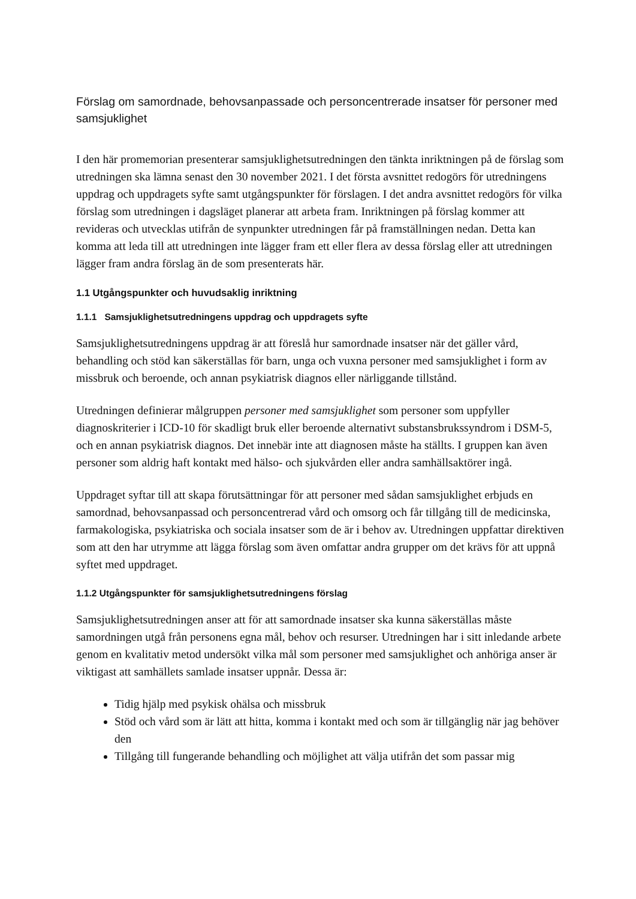Förslag om samordnade, behovsanpassade och personcentrerade insatser för personer med samsjuklighet
I den här promemorian presenterar samsjuklighetsutredningen den tänkta inriktningen på de förslag som utredningen ska lämna senast den 30 november 2021. I det första avsnittet redogörs för utredningens uppdrag och uppdragets syfte samt utgångspunkter för förslagen. I det andra avsnittet redogörs för vilka förslag som utredningen i dagsläget planerar att arbeta fram. Inriktningen på förslag kommer att revideras och utvecklas utifrån de synpunkter utredningen får på framställningen nedan. Detta kan komma att leda till att utredningen inte lägger fram ett eller flera av dessa förslag eller att utredningen lägger fram andra förslag än de som presenterats här.
1.1 Utgångspunkter och huvudsaklig inriktning
1.1.1 Samsjuklighetsutredningens uppdrag och uppdragets syfte
Samsjuklighetsutredningens uppdrag är att föreslå hur samordnade insatser när det gäller vård, behandling och stöd kan säkerställas för barn, unga och vuxna personer med samsjuklighet i form av missbruk och beroende, och annan psykiatrisk diagnos eller närliggande tillstånd.
Utredningen definierar målgruppen personer med samsjuklighet som personer som uppfyller diagnoskriterier i ICD-10 för skadligt bruk eller beroende alternativt substansbrukssyndrom i DSM-5, och en annan psykiatrisk diagnos. Det innebär inte att diagnosen måste ha ställts. I gruppen kan även personer som aldrig haft kontakt med hälso- och sjukvården eller andra samhällsaktörer ingå.
Uppdraget syftar till att skapa förutsättningar för att personer med sådan samsjuklighet erbjuds en samordnad, behovsanpassad och personcentrerad vård och omsorg och får tillgång till de medicinska, farmakologiska, psykiatriska och sociala insatser som de är i behov av. Utredningen uppfattar direktiven som att den har utrymme att lägga förslag som även omfattar andra grupper om det krävs för att uppnå syftet med uppdraget.
1.1.2 Utgångspunkter för samsjuklighetsutredningens förslag
Samsjuklighetsutredningen anser att för att samordnade insatser ska kunna säkerställas måste samordningen utgå från personens egna mål, behov och resurser. Utredningen har i sitt inledande arbete genom en kvalitativ metod undersökt vilka mål som personer med samsjuklighet och anhöriga anser är viktigast att samhällets samlade insatser uppnår. Dessa är:
Tidig hjälp med psykisk ohälsa och missbruk
Stöd och vård som är lätt att hitta, komma i kontakt med och som är tillgänglig när jag behöver den
Tillgång till fungerande behandling och möjlighet att välja utifrån det som passar mig